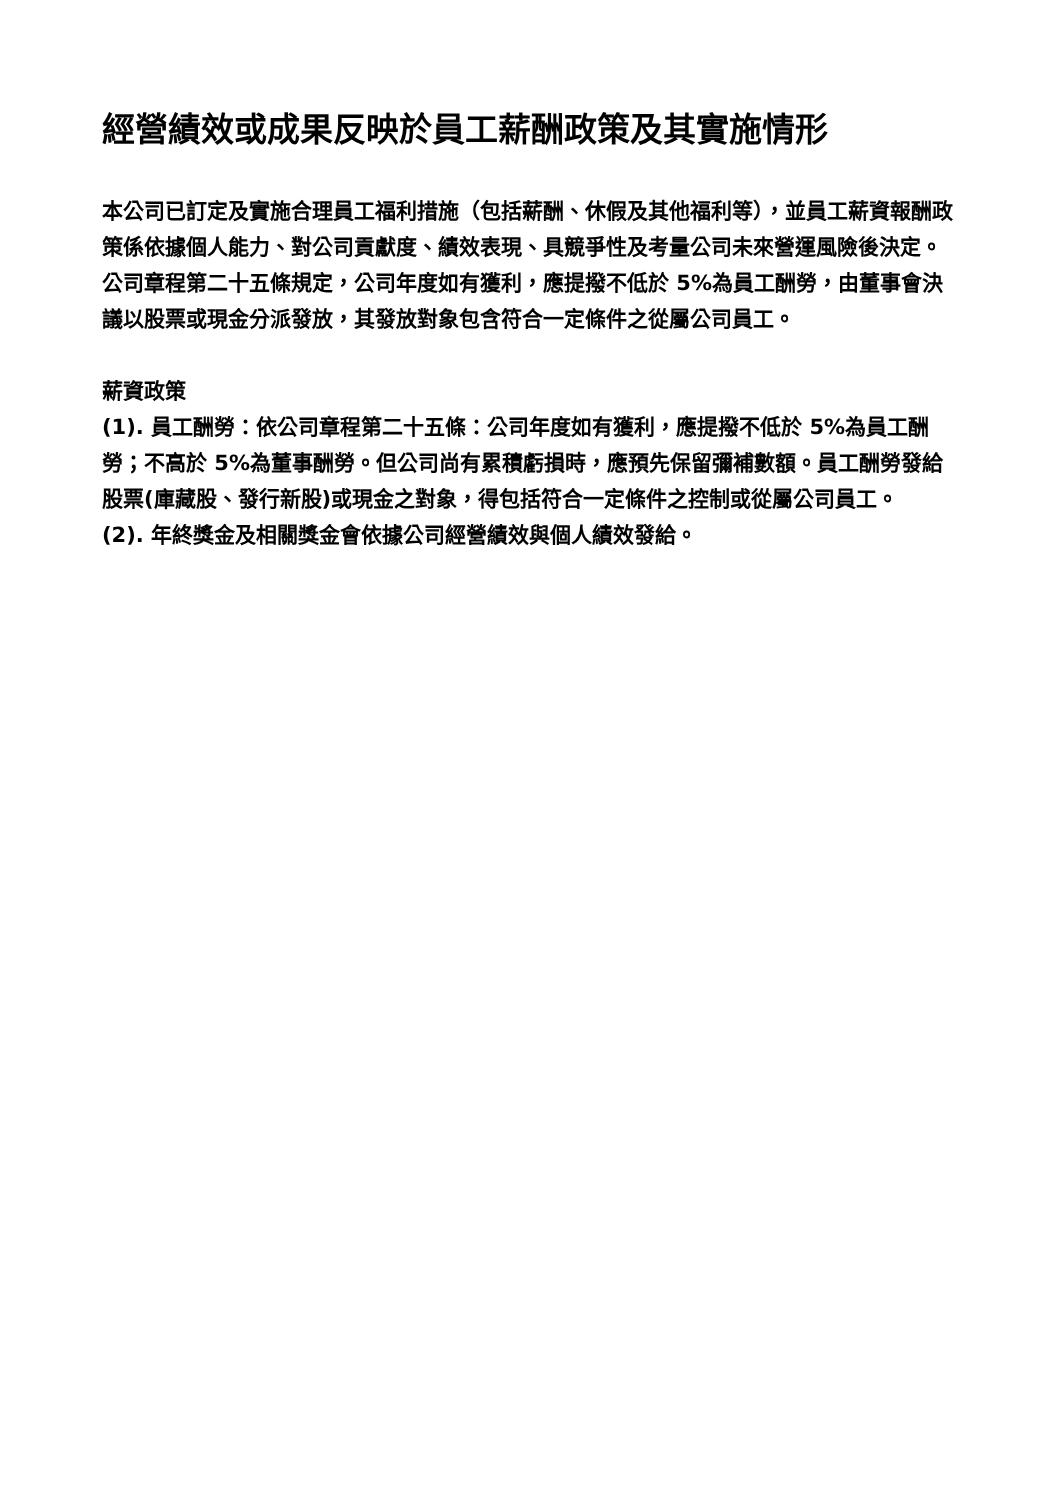經營績效或成果反映於員工薪酬政策及其實施情形
本公司已訂定及實施合理員工福利措施（包括薪酬、休假及其他福利等），並員工薪資報酬政策係依據個人能力、對公司貢獻度、績效表現、具競爭性及考量公司未來營運風險後決定。公司章程第二十五條規定，公司年度如有獲利，應提撥不低於 5%為員工酬勞，由董事會決議以股票或現金分派發放，其發放對象包含符合一定條件之從屬公司員工。
薪資政策
(1). 員工酬勞：依公司章程第二十五條：公司年度如有獲利，應提撥不低於 5%為員工酬勞；不高於 5%為董事酬勞。但公司尚有累積虧損時，應預先保留彌補數額。員工酬勞發給股票(庫藏股、發行新股)或現金之對象，得包括符合一定條件之控制或從屬公司員工。
(2). 年終獎金及相關獎金會依據公司經營績效與個人績效發給。